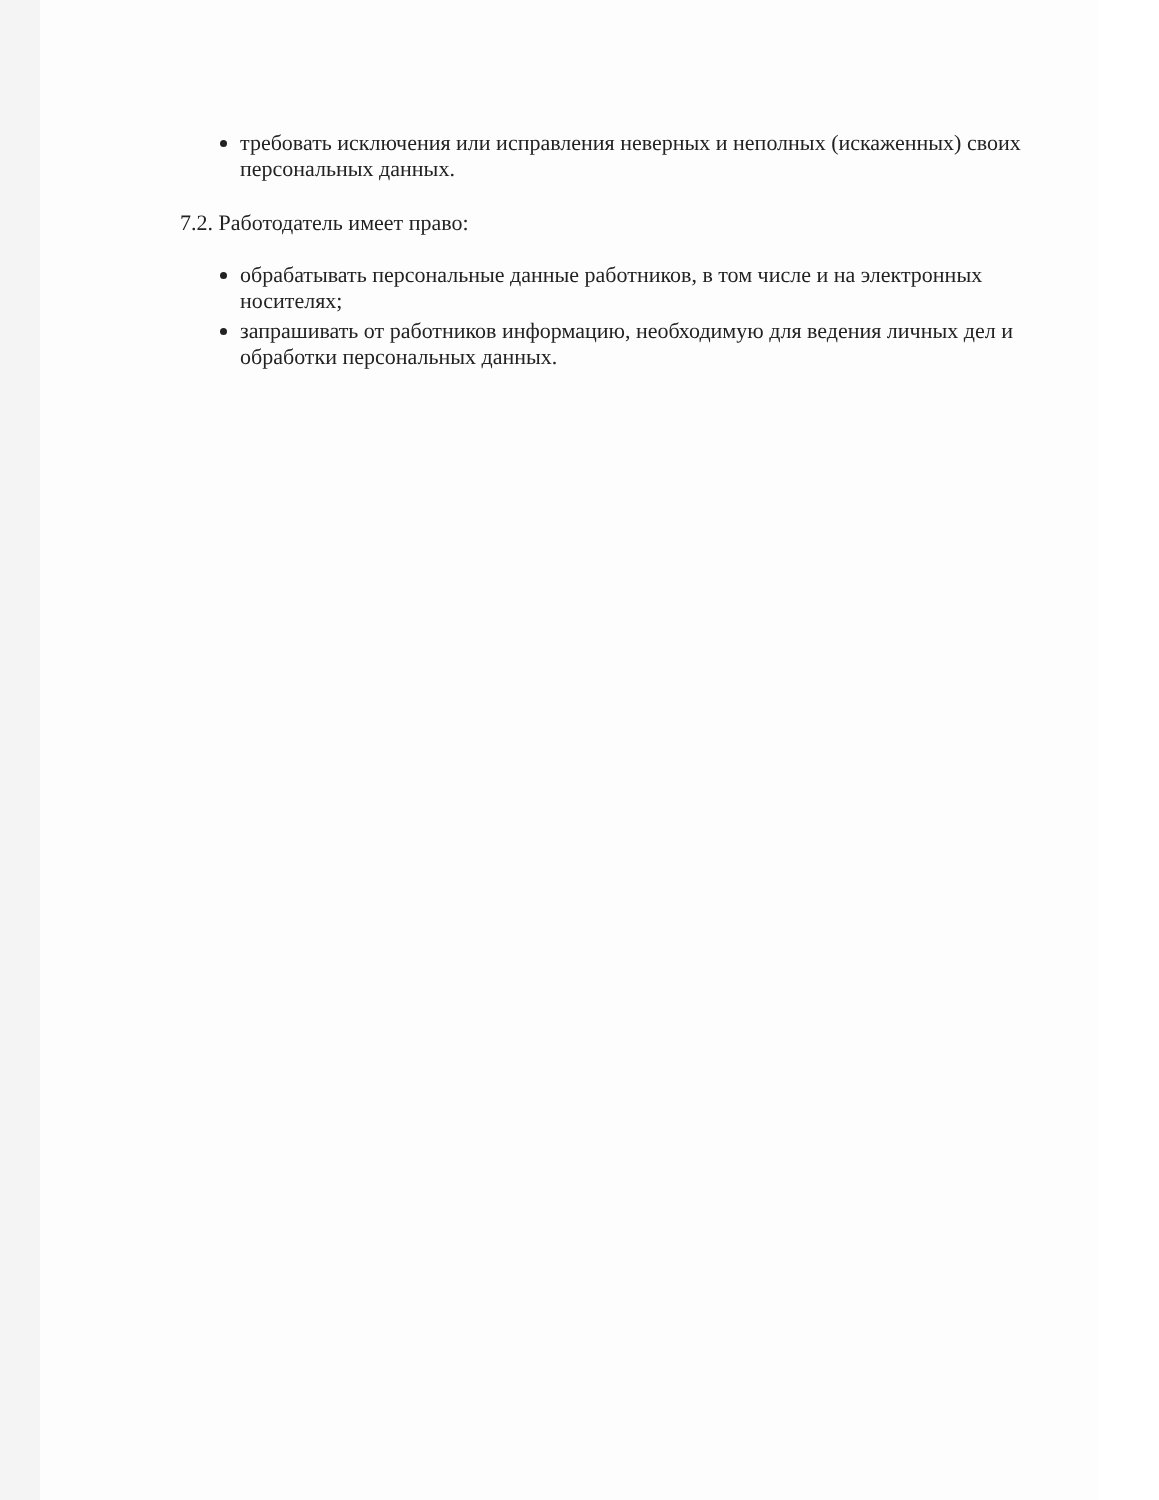требовать исключения или исправления неверных и неполных (искаженных) своих персональных данных.
7.2. Работодатель имеет право:
обрабатывать персональные данные работников, в том числе и на электронных носителях;
запрашивать от работников информацию, необходимую для ведения личных дел и обработки персональных данных.